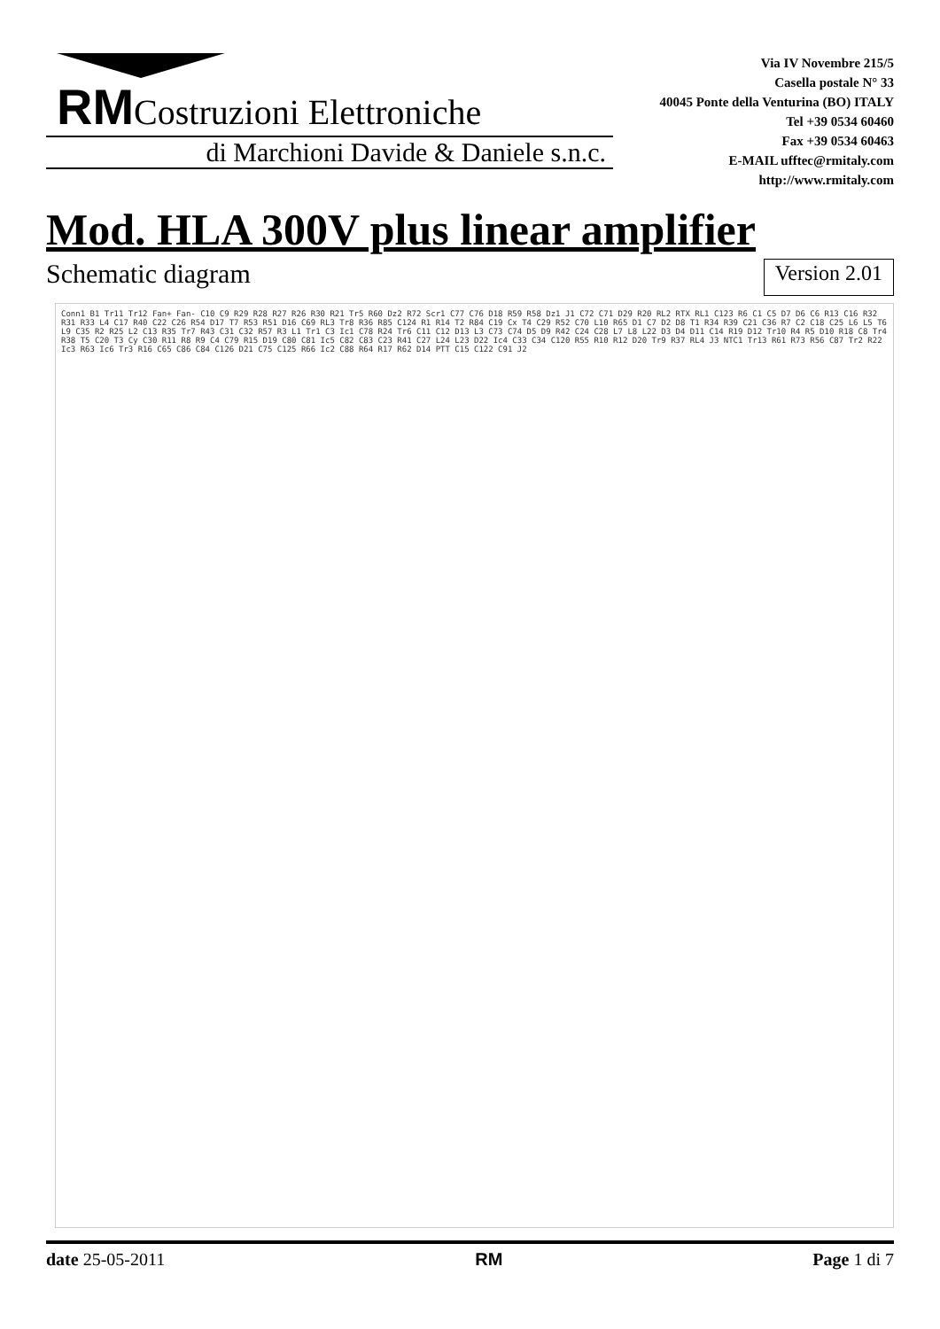RM Costruzioni Elettroniche
di Marchioni Davide & Daniele s.n.c.
Via IV Novembre 215/5
Casella postale N° 33
40045 Ponte della Venturina (BO) ITALY
Tel +39 0534 60460
Fax +39 0534 60463
E-MAIL ufftec@rmitaly.com
http://www.rmitaly.com
Mod. HLA 300V plus linear amplifier
Schematic diagram Version 2.01
Conn1 B1 Tr11 Tr12 Fan+ Fan- C10 C9 R29 R28 R27 R26 R30 R21 Tr5 R60 Dz2 R72 Scr1 C77 C76 D18 R59 R58 Dz1 J1 C72 C71 D29 R20 RL2 RTX RL1 C123 R6 C1 C5 D7 D6 C6 R13 C16 R32 R31 R33 L4 C17 R40 C22 C26 R54 D17 T7 R53 R51 D16 C69 RL3 Tr8 R36 R85 C124 R1 R14 T2 R84 C19 Cx T4 C29 R52 C70 L10 R65 D1 C7 D2 D8 T1 R34 R39 C21 C36 R7 C2 C18 C25 L6 L5 T6 L9 C35 R2 R25 L2 C13 R35 Tr7 R43 C31 C32 R57 R3 L1 Tr1 C3 Ic1 C78 R24 Tr6 C11 C12 D13 L3 C73 C74 D5 D9 R42 C24 C28 L7 L8 L22 D3 D4 D11 C14 R19 D12 Tr10 R4 R5 D10 R18 C8 Tr4 R38 T5 C20 T3 Cy C30 R11 R8 R9 C4 C79 R15 D19 C80 C81 Ic5 C82 C83 C23 R41 C27 L24 L23 D22 Ic4 C33 C34 C120 R55 R10 R12 D20 Tr9 R37 RL4 J3 NTC1 Tr13 R61 R73 R56 C87 Tr2 R22 Ic3 R63 Ic6 Tr3 R16 C65 C86 C84 C126 D21 C75 C125 R66 Ic2 C88 R64 R17 R62 D14 PTT C15 C122 C91 J2
date 25-05-2011 RM Page 1 di 7